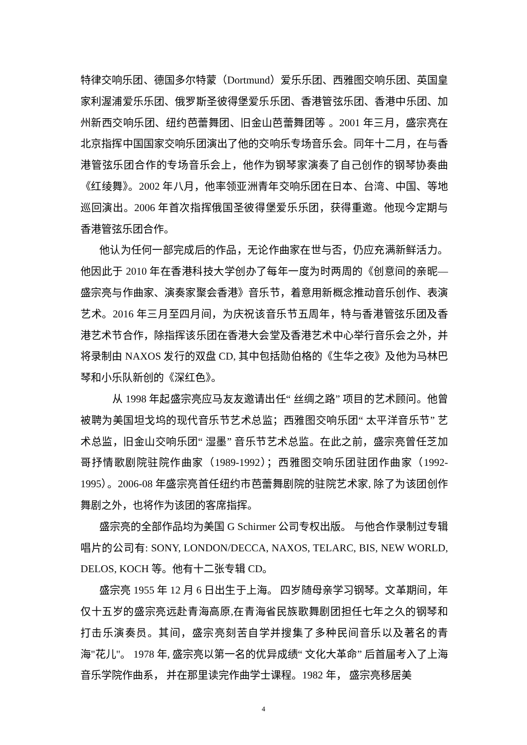特律交响乐团、德国多尔特蒙（Dortmund）爱乐乐团、西雅图交响乐团、英国皇家利渥浦爱乐乐团、俄罗斯圣彼得堡爱乐乐团、香港管弦乐团、香港中乐团、加州新西交响乐团、纽约芭蕾舞团、旧金山芭蕾舞团等 。2001 年三月，盛宗亮在北京指挥中国国家交响乐团演出了他的交响乐专场音乐会。同年十二月，在与香港管弦乐团合作的专场音乐会上，他作为钢琴家演奏了自己创作的钢琴协奏曲《红绫舞》。2002 年八月，他率领亚洲青年交响乐团在日本、台湾、中国、等地巡回演出。2006 年首次指挥俄国圣彼得堡爱乐乐团，获得重邀。他现今定期与香港管弦乐团合作。
他认为任何一部完成后的作品，无论作曲家在世与否，仍应充满新鲜活力。 他因此于 2010 年在香港科技大学创办了每年一度为时两周的《创意间的亲昵—盛宗亮与作曲家、演奏家聚会香港》音乐节，着意用新概念推动音乐创作、表演艺术。2016 年三月至四月间，为庆祝该音乐节五周年，特与香港管弦乐团及香港艺术节合作，除指挥该乐团在香港大会堂及香港艺术中心举行音乐会之外，并将录制由 NAXOS 发行的双盘 CD, 其中包括勋伯格的《生华之夜》及他为马林巴琴和小乐队新创的《深红色》。
从 1998 年起盛宗亮应马友友邀请出任“ 丝绸之路” 项目的艺术顾问。他曾被聘为美国坦戈坞的现代音乐节艺术总监；西雅图交响乐团“ 太平洋音乐节” 艺术总监，旧金山交响乐团“ 湿墨” 音乐节艺术总监。在此之前，盛宗亮曾任芝加哥抒情歌剧院驻院作曲家（1989-1992）；西雅图交响乐团驻团作曲家（1992-1995）。2006-08 年盛宗亮首任纽约市芭蕾舞剧院的驻院艺术家, 除了为该团创作舞剧之外，也将作为该团的客席指挥。
盛宗亮的全部作品均为美国 G Schirmer 公司专权出版。 与他合作录制过专辑唱片的公司有: SONY, LONDON/DECCA, NAXOS, TELARC, BIS, NEW WORLD, DELOS, KOCH 等。他有十二张专辑 CD。
盛宗亮 1955 年 12 月 6 日出生于上海。 四岁随母亲学习钢琴。文革期间，年仅十五岁的盛宗亮远赴青海高原,在青海省民族歌舞剧团担任七年之久的钢琴和打击乐演奏员。其间，盛宗亮刻苦自学并搜集了多种民间音乐以及著名的青海"花儿"。 1978 年, 盛宗亮以第一名的优异成绩“ 文化大革命” 后首届考入了上海音乐学院作曲系， 并在那里读完作曲学士课程。1982 年， 盛宗亮移居美
4